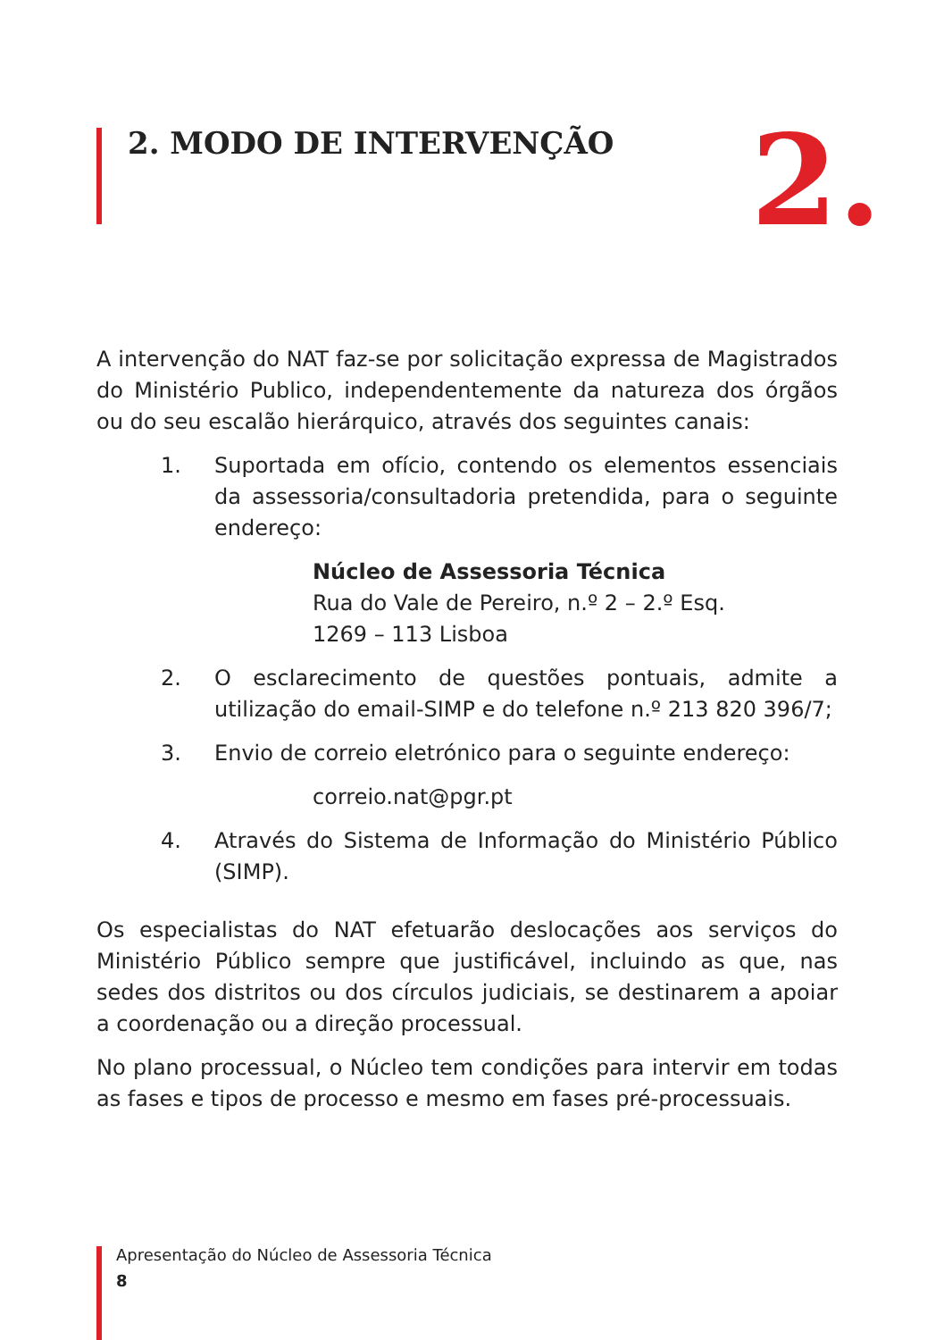2. MODO DE INTERVENÇÃO 2.
A intervenção do NAT faz-se por solicitação expressa de Magistrados do Ministério Publico, independentemente da natureza dos órgãos ou do seu escalão hierárquico, através dos seguintes canais:
1. Suportada em ofício, contendo os elementos essenciais da assessoria/consultadoria pretendida, para o seguinte endereço:
Núcleo de Assessoria Técnica
Rua do Vale de Pereiro, n.º 2 – 2.º Esq.
1269 – 113 Lisboa
2. O esclarecimento de questões pontuais, admite a utilização do email-SIMP e do telefone n.º 213 820 396/7;
3. Envio de correio eletrónico para o seguinte endereço:
correio.nat@pgr.pt
4. Através do Sistema de Informação do Ministério Público (SIMP).
Os especialistas do NAT efetuarão deslocações aos serviços do Ministério Público sempre que justificável, incluindo as que, nas sedes dos distritos ou dos círculos judiciais, se destinarem a apoiar a coordenação ou a direção processual.
No plano processual, o Núcleo tem condições para intervir em todas as fases e tipos de processo e mesmo em fases pré-processuais.
Apresentação do Núcleo de Assessoria Técnica
8